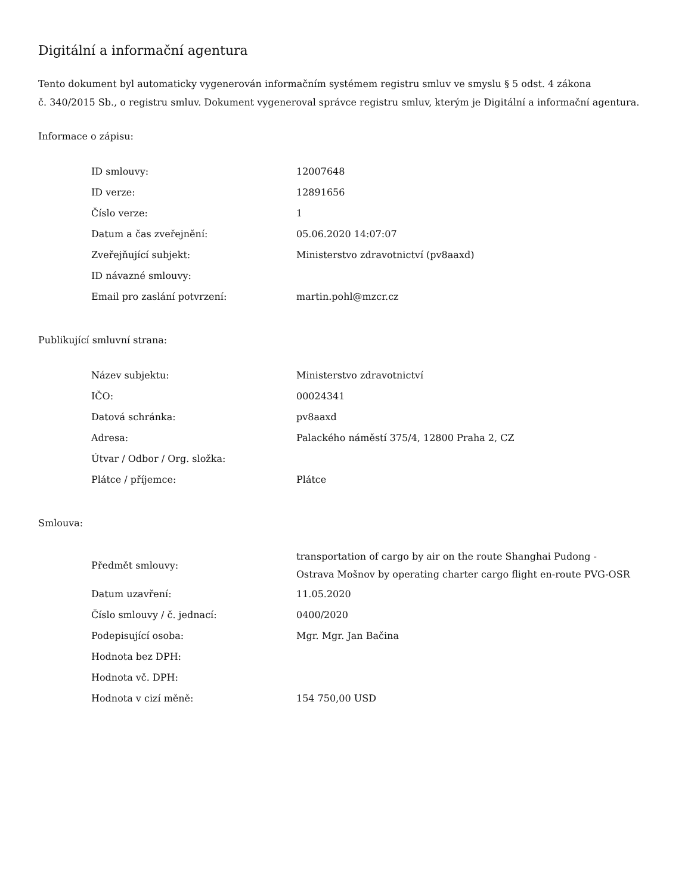Digitální a informační agentura
Tento dokument byl automaticky vygenerován informačním systémem registru smluv ve smyslu § 5 odst. 4 zákona
č. 340/2015 Sb., o registru smluv. Dokument vygeneroval správce registru smluv, kterým je Digitální a informační agentura.
Informace o zápisu:
| ID smlouvy: | 12007648 |
| ID verze: | 12891656 |
| Číslo verze: | 1 |
| Datum a čas zveřejnění: | 05.06.2020 14:07:07 |
| Zveřejňující subjekt: | Ministerstvo zdravotnictví (pv8aaxd) |
| ID návazné smlouvy: | |
| Email pro zaslání potvrzení: | martin.pohl@mzcr.cz |
Publikující smluvní strana:
| Název subjektu: | Ministerstvo zdravotnictví |
| IČO: | 00024341 |
| Datová schránka: | pv8aaxd |
| Adresa: | Palackého náměstí 375/4, 12800 Praha 2, CZ |
| Útvar / Odbor / Org. složka: | |
| Plátce / příjemce: | Plátce |
Smlouva:
| Předmět smlouvy: | transportation of cargo by air on the route Shanghai Pudong -Ostrava Mošnov by operating charter cargo flight en-route PVG-OSR |
| Datum uzavření: | 11.05.2020 |
| Číslo smlouvy / č. jednací: | 0400/2020 |
| Podepisující osoba: | Mgr. Mgr. Jan Bačina |
| Hodnota bez DPH: | |
| Hodnota vč. DPH: | |
| Hodnota v cizí měně: | 154 750,00 USD |